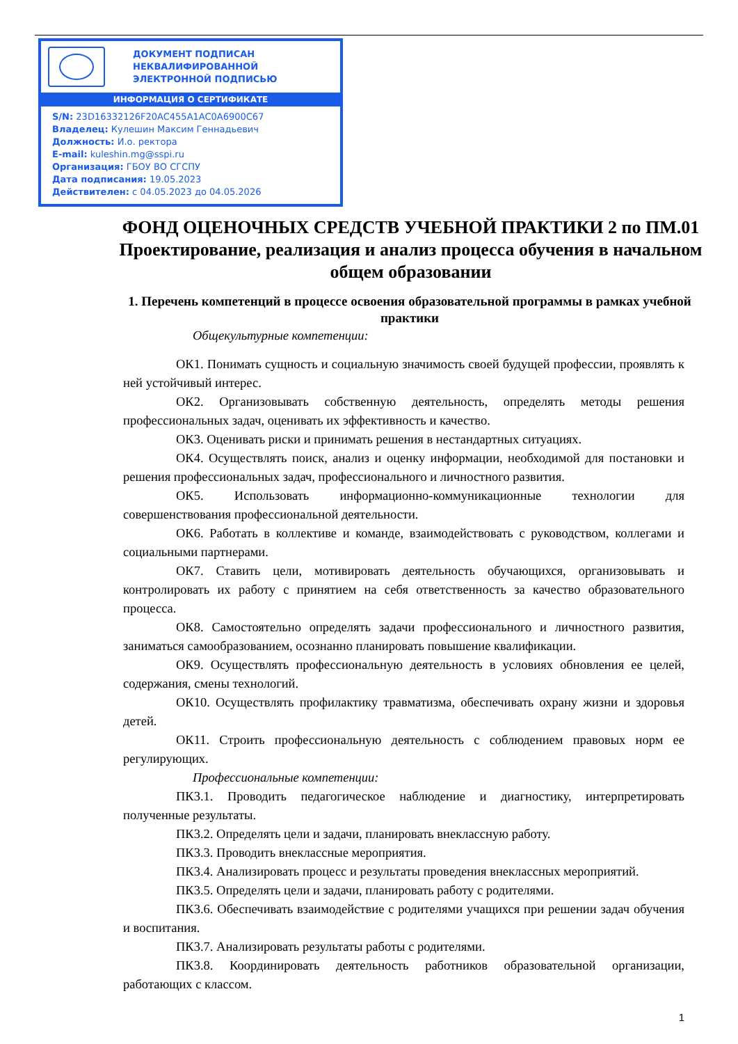ДОКУМЕНТ ПОДПИСАН
НЕКВАЛИФИРОВАННОЙ
ЭЛЕКТРОННОЙ ПОДПИСЬЮ
ИНФОРМАЦИЯ О СЕРТИФИКАТЕ
S/N: 23D16332126F20AC455A1AC0A6900C67
Владелец: Кулешин Максим Геннадьевич
Должность: И.о. ректора
E-mail: kuleshin.mg@sspi.ru
Организация: ГБОУ ВО СГСПУ
Дата подписания: 19.05.2023
Действителен: с 04.05.2023 до 04.05.2026
ФОНД ОЦЕНОЧНЫХ СРЕДСТВ УЧЕБНОЙ ПРАКТИКИ 2 по ПМ.01 Проектирование, реализация и анализ процесса обучения в начальном общем образовании
1. Перечень компетенций в процессе освоения образовательной программы в рамках учебной практики
Общекультурные компетенции:
ОК1. Понимать сущность и социальную значимость своей будущей профессии, проявлять к ней устойчивый интерес.
ОК2. Организовывать собственную деятельность, определять методы решения профессиональных задач, оценивать их эффективность и качество.
ОК3. Оценивать риски и принимать решения в нестандартных ситуациях.
ОК4. Осуществлять поиск, анализ и оценку информации, необходимой для постановки и решения профессиональных задач, профессионального и личностного развития.
ОК5. Использовать информационно-коммуникационные технологии для совершенствования профессиональной деятельности.
ОК6. Работать в коллективе и команде, взаимодействовать с руководством, коллегами и социальными партнерами.
ОК7. Ставить цели, мотивировать деятельность обучающихся, организовывать и контролировать их работу с принятием на себя ответственность за качество образовательного процесса.
ОК8. Самостоятельно определять задачи профессионального и личностного развития, заниматься самообразованием, осознанно планировать повышение квалификации.
ОК9. Осуществлять профессиональную деятельность в условиях обновления ее целей, содержания, смены технологий.
ОК10. Осуществлять профилактику травматизма, обеспечивать охрану жизни и здоровья детей.
ОК11. Строить профессиональную деятельность с соблюдением правовых норм ее регулирующих.
Профессиональные компетенции:
ПК3.1. Проводить педагогическое наблюдение и диагностику, интерпретировать полученные результаты.
ПК3.2. Определять цели и задачи, планировать внеклассную работу.
ПК3.3. Проводить внеклассные мероприятия.
ПК3.4. Анализировать процесс и результаты проведения внеклассных мероприятий.
ПК3.5. Определять цели и задачи, планировать работу с родителями.
ПК3.6. Обеспечивать взаимодействие с родителями учащихся при решении задач обучения и воспитания.
ПК3.7. Анализировать результаты работы с родителями.
ПК3.8. Координировать деятельность работников образовательной организации, работающих с классом.
1